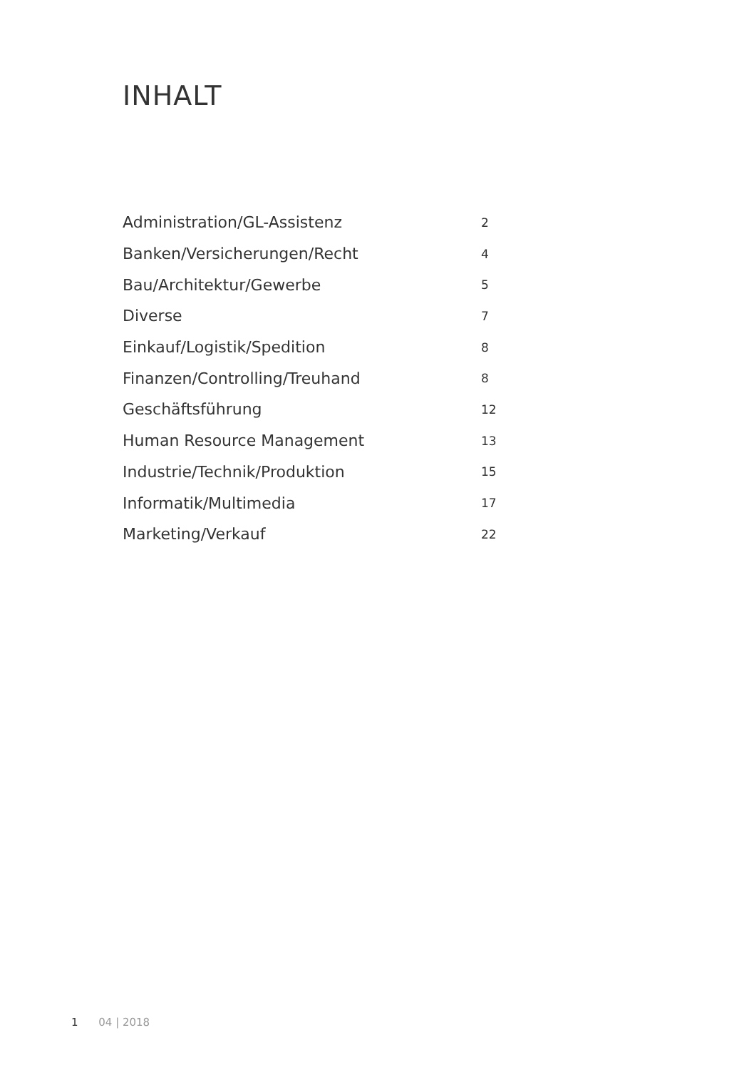INHALT
Administration/GL-Assistenz 2
Banken/Versicherungen/Recht 4
Bau/Architektur/Gewerbe 5
Diverse 7
Einkauf/Logistik/Spedition 8
Finanzen/Controlling/Treuhand 8
Geschäftsführung 12
Human Resource Management 13
Industrie/Technik/Produktion 15
Informatik/Multimedia 17
Marketing/Verkauf 22
1 04 | 2018